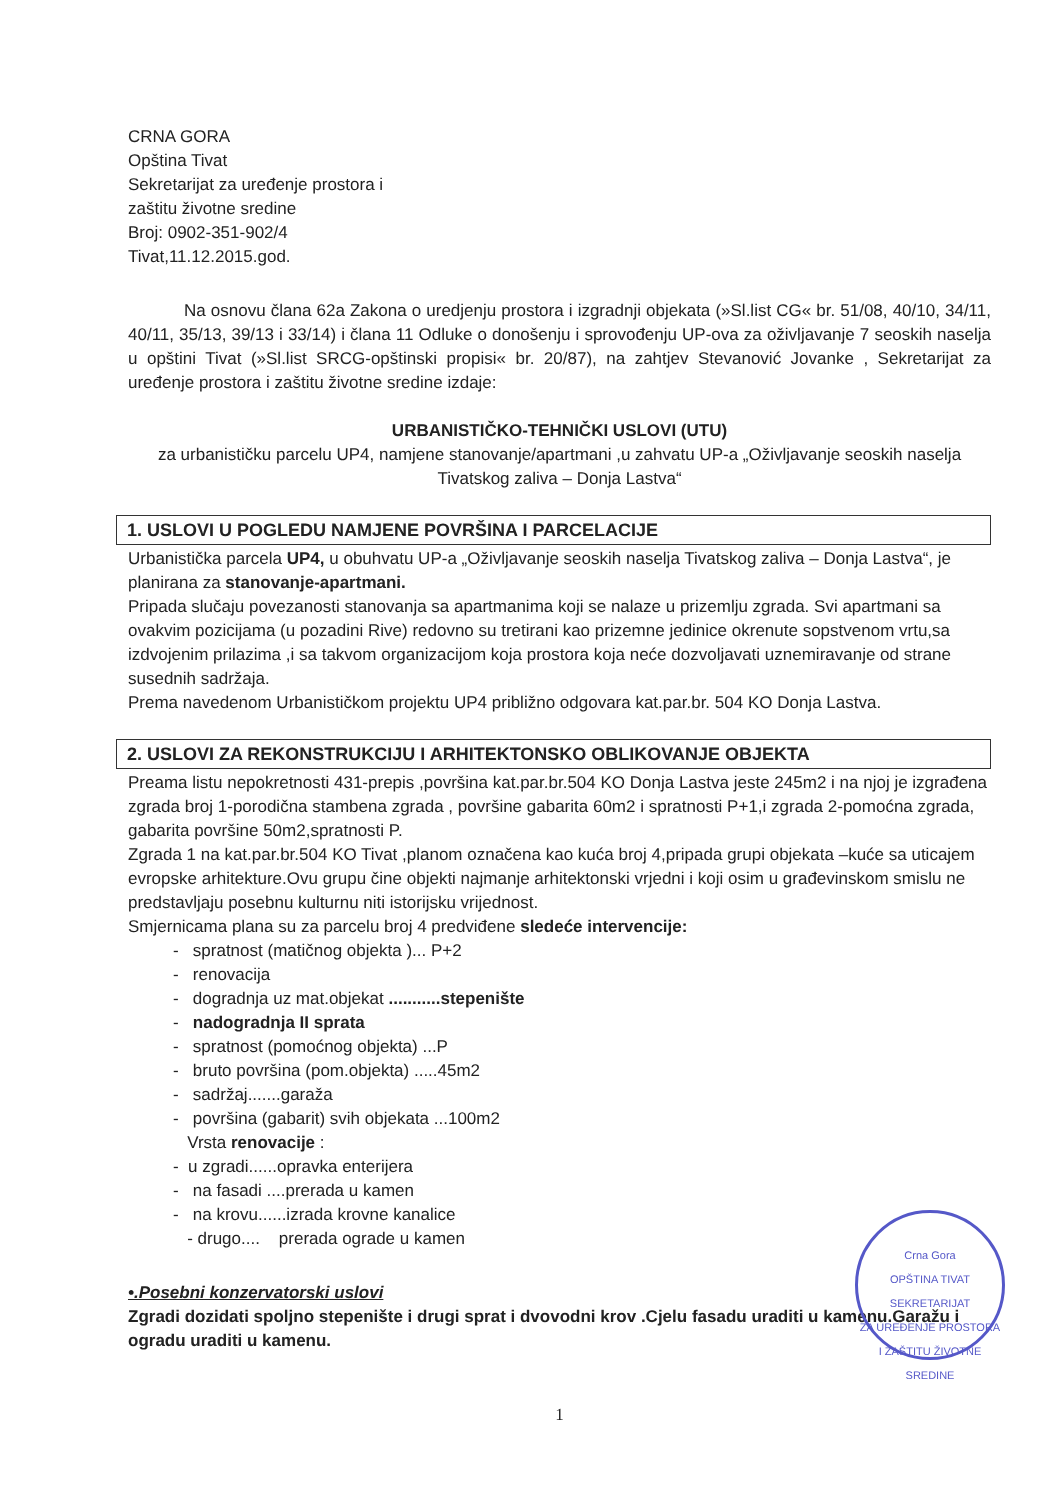CRNA GORA
Opština Tivat
Sekretarijat za uređenje prostora i
zaštitu životne sredine
Broj: 0902-351-902/4
Tivat,11.12.2015.god.
Na osnovu člana 62a Zakona o uredjenju prostora i izgradnji objekata (»Sl.list CG« br. 51/08, 40/10, 34/11, 40/11, 35/13, 39/13 i 33/14) i člana 11 Odluke o donošenju i sprovođenju UP-ova za oživljavanje 7 seoskih naselja u opštini Tivat (»Sl.list SRCG-opštinski propisi« br. 20/87), na zahtjev Stevanović Jovanke , Sekretarijat za uređenje prostora i zaštitu životne sredine izdaje:
URBANISTIČKO-TEHNIČKI USLOVI (UTU)
za urbanističku parcelu UP4, namjene stanovanje/apartmani ,u zahvatu UP-a „Oživljavanje seoskih naselja Tivatskog zaliva – Donja Lastva“
1. USLOVI U POGLEDU NAMJENE POVRŠINA I PARCELACIJE
Urbanistička parcela UP4, u obuhvatu UP-a „Oživljavanje seoskih naselja Tivatskog zaliva – Donja Lastva“, je planirana za stanovanje-apartmani.
Pripada slučaju povezanosti stanovanja sa apartmanima koji se nalaze u prizemlju zgrada. Svi apartmani sa ovakvim pozicijama (u pozadini Rive) redovno su tretirani kao prizemne jedinice okrenute sopstvenom vrtu,sa izdvojenim prilazima ,i sa takvom organizacijom koja prostora koja neće dozvoljavati uznemiravanje od strane susednih sadržaja.
Prema navedenom Urbanističkom projektu UP4 približno odgovara kat.par.br. 504 KO Donja Lastva.
2. USLOVI ZA REKONSTRUKCIJU I ARHITEKTONSKO OBLIKOVANJE OBJEKTA
Preama listu nepokretnosti 431-prepis ,površina kat.par.br.504 KO Donja Lastva jeste 245m2 i na njoj je izgrađena zgrada broj 1-porodična stambena zgrada , površine gabarita 60m2 i spratnosti P+1,i zgrada 2-pomoćna zgrada, gabarita površine 50m2,spratnosti P.
Zgrada 1 na kat.par.br.504 KO Tivat ,planom označena kao kuća broj 4,pripada grupi objekata –kuće sa uticajem evropske arhitekture.Ovu grupu čine objekti najmanje arhitektonski vrjedni i koji osim u građevinskom smislu ne predstavljaju posebnu kulturnu niti istorijsku vrijednost.
Smjernicama plana su za parcelu broj 4 predviđene sledeće intervencije:
- spratnost (matičnog objekta )... P+2
- renovacija
- dogradnja uz mat.objekat ...........stepenište
- nadogradnja II sprata
- spratnost (pomoćnog objekta) ...P
- bruto površina (pom.objekta) .....45m2
- sadržaj.......garaža
- površina (gabarit) svih objekata ...100m2
Vrsta renovacije :
- u zgradi......opravka enterijera
- na fasadi ....prerada u kamen
- na krovu......izrada krovne kanalice
- drugo.... prerada ograde u kamen
•.Posebni konzervatorski uslovi
Zgradi dozidati spoljno stepenište i drugi sprat i dvovodni krov .Cjelu fasadu uraditi u kamenu.Garažu i ogradu uraditi u kamenu.
1
Crna Gora
OPŠTINA TIVAT
SEKRETARIJAT
ZA UREĐENJE PROSTORA
I ZAŠTITU ŽIVOTNE SREDINE